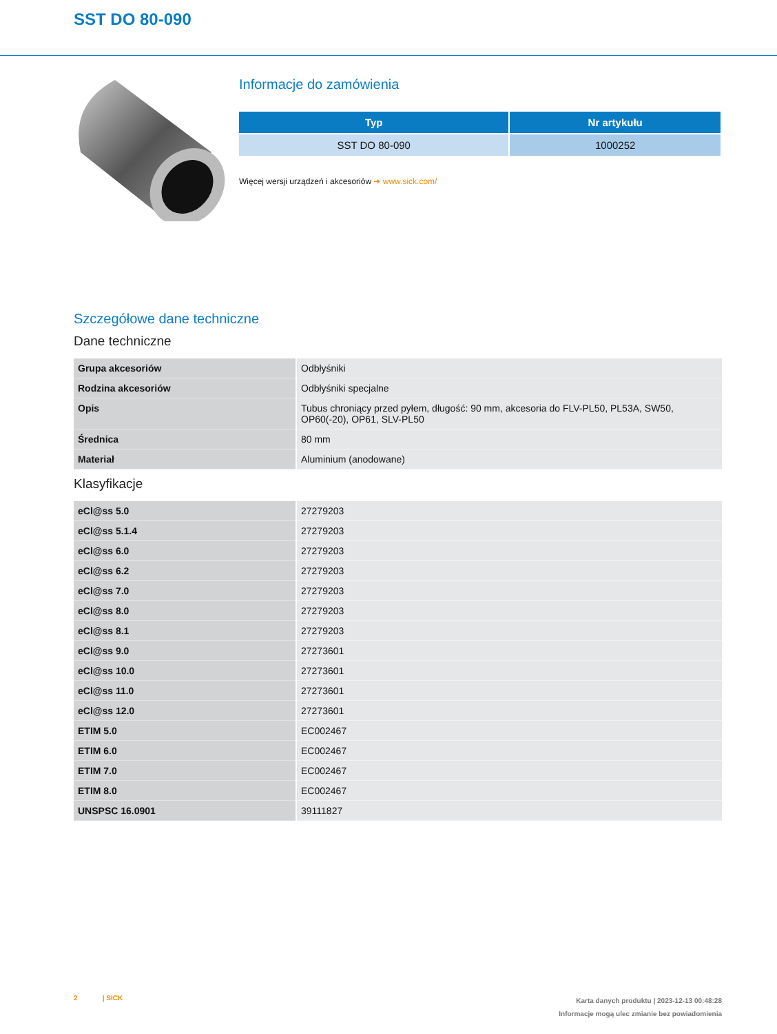SST DO 80-090
Informacje do zamówienia
| Typ | Nr artykułu |
| --- | --- |
| SST DO 80-090 | 1000252 |
Więcej wersji urządzeń i akcesoriów ➜ www.sick.com/
Szczegółowe dane techniczne
Dane techniczne
| Grupa akcesoriów | Odbłyśniki |
| Rodzina akcesoriów | Odbłyśniki specjalne |
| Opis | Tubus chroniący przed pyłem, długość: 90 mm, akcesoria do FLV-PL50, PL53A, SW50, OP60(-20), OP61, SLV-PL50 |
| Średnica | 80 mm |
| Materiał | Aluminium (anodowane) |
Klasyfikacje
| eCl@ss 5.0 | 27279203 |
| eCl@ss 5.1.4 | 27279203 |
| eCl@ss 6.0 | 27279203 |
| eCl@ss 6.2 | 27279203 |
| eCl@ss 7.0 | 27279203 |
| eCl@ss 8.0 | 27279203 |
| eCl@ss 8.1 | 27279203 |
| eCl@ss 9.0 | 27273601 |
| eCl@ss 10.0 | 27273601 |
| eCl@ss 11.0 | 27273601 |
| eCl@ss 12.0 | 27273601 |
| ETIM 5.0 | EC002467 |
| ETIM 6.0 | EC002467 |
| ETIM 7.0 | EC002467 |
| ETIM 8.0 | EC002467 |
| UNSPSC 16.0901 | 39111827 |
2 | SICK
Karta danych produktu | 2023-12-13 00:48:28
Informacje mogą ulec zmianie bez powiadomienia